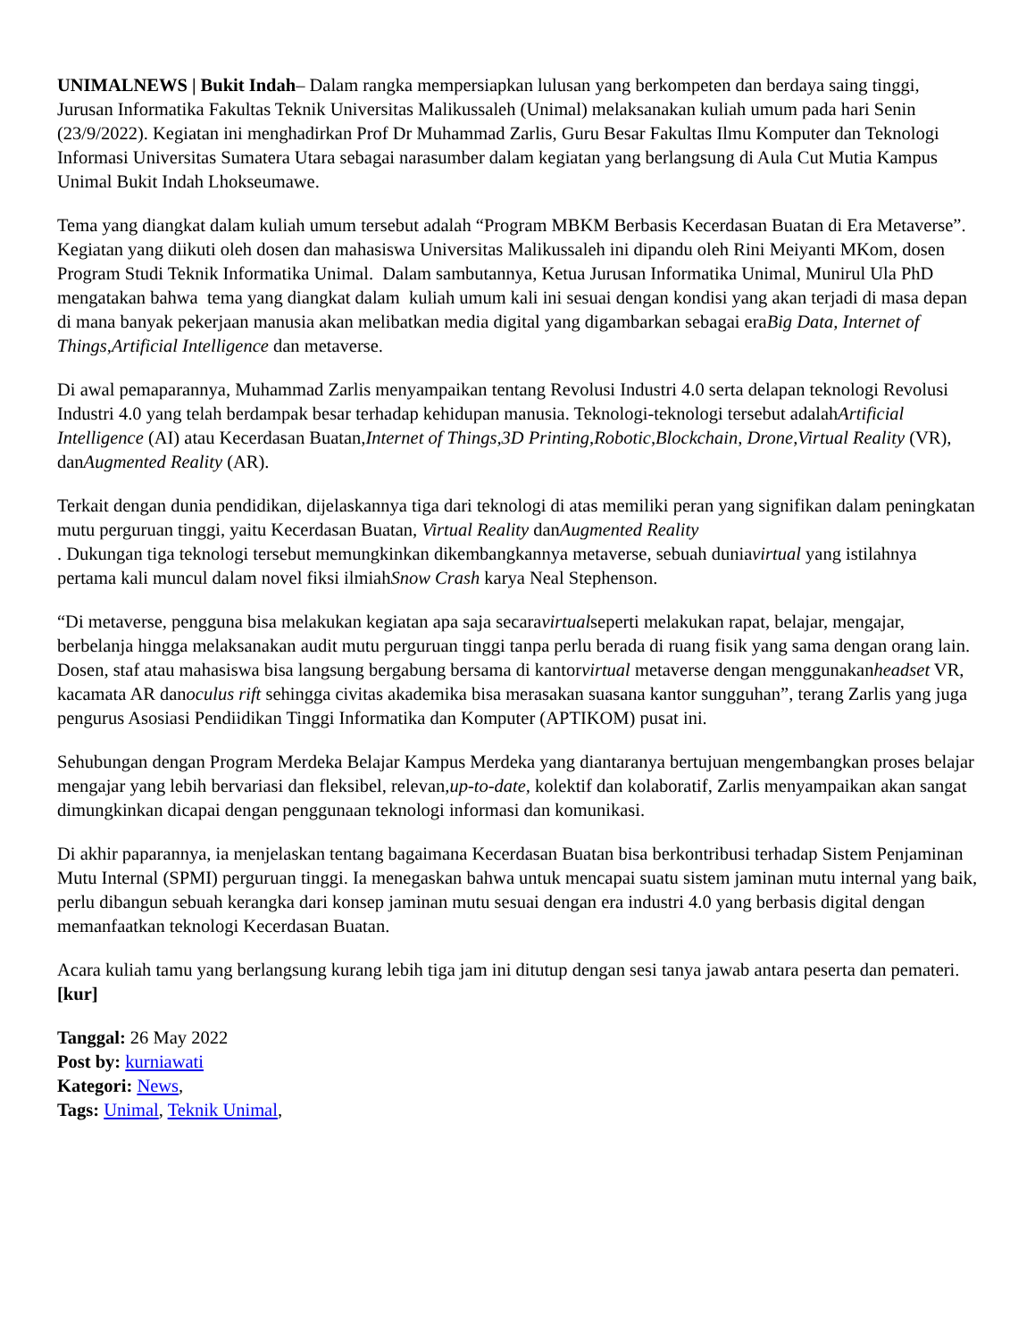UNIMALNEWS | Bukit Indah– Dalam rangka mempersiapkan lulusan yang berkompeten dan berdaya saing tinggi, Jurusan Informatika Fakultas Teknik Universitas Malikussaleh (Unimal) melaksanakan kuliah umum pada hari Senin (23/9/2022). Kegiatan ini menghadirkan Prof Dr Muhammad Zarlis, Guru Besar Fakultas Ilmu Komputer dan Teknologi Informasi Universitas Sumatera Utara sebagai narasumber dalam kegiatan yang berlangsung di Aula Cut Mutia Kampus Unimal Bukit Indah Lhokseumawe.
Tema yang diangkat dalam kuliah umum tersebut adalah “Program MBKM Berbasis Kecerdasan Buatan di Era Metaverse”. Kegiatan yang diikuti oleh dosen dan mahasiswa Universitas Malikussaleh ini dipandu oleh Rini Meiyanti MKom, dosen Program Studi Teknik Informatika Unimal. Dalam sambutannya, Ketua Jurusan Informatika Unimal, Munirul Ula PhD mengatakan bahwa tema yang diangkat dalam kuliah umum kali ini sesuai dengan kondisi yang akan terjadi di masa depan di mana banyak pekerjaan manusia akan melibatkan media digital yang digambarkan sebagai eraBig Data, Internet of Things,Artificial Intelligence dan metaverse.
Di awal pemaparannya, Muhammad Zarlis menyampaikan tentang Revolusi Industri 4.0 serta delapan teknologi Revolusi Industri 4.0 yang telah berdampak besar terhadap kehidupan manusia. Teknologi-teknologi tersebut adalahArtificial Intelligence (AI) atau Kecerdasan Buatan,Internet of Things,3D Printing,Robotic,Blockchain, Drone,Virtual Reality (VR), danAugmented Reality (AR).
Terkait dengan dunia pendidikan, dijelaskannya tiga dari teknologi di atas memiliki peran yang signifikan dalam peningkatan mutu perguruan tinggi, yaitu Kecerdasan Buatan, Virtual Reality danAugmented Reality
. Dukungan tiga teknologi tersebut memungkinkan dikembangkannya metaverse, sebuah duniavirtual yang istilahnya pertama kali muncul dalam novel fiksi ilmiahSnow Crash karya Neal Stephenson.
“Di metaverse, pengguna bisa melakukan kegiatan apa saja secaravirtualseperti melakukan rapat, belajar, mengajar, berbelanja hingga melaksanakan audit mutu perguruan tinggi tanpa perlu berada di ruang fisik yang sama dengan orang lain. Dosen, staf atau mahasiswa bisa langsung bergabung bersama di kantorvirtual metaverse dengan menggunakanheadset VR, kacamata AR danoculus rift sehingga civitas akademika bisa merasakan suasana kantor sungguhan”, terang Zarlis yang juga pengurus Asosiasi Pendiidikan Tinggi Informatika dan Komputer (APTIKOM) pusat ini.
Sehubungan dengan Program Merdeka Belajar Kampus Merdeka yang diantaranya bertujuan mengembangkan proses belajar mengajar yang lebih bervariasi dan fleksibel, relevan,up-to-date, kolektif dan kolaboratif, Zarlis menyampaikan akan sangat dimungkinkan dicapai dengan penggunaan teknologi informasi dan komunikasi.
Di akhir paparannya, ia menjelaskan tentang bagaimana Kecerdasan Buatan bisa berkontribusi terhadap Sistem Penjaminan Mutu Internal (SPMI) perguruan tinggi. Ia menegaskan bahwa untuk mencapai suatu sistem jaminan mutu internal yang baik, perlu dibangun sebuah kerangka dari konsep jaminan mutu sesuai dengan era industri 4.0 yang berbasis digital dengan memanfaatkan teknologi Kecerdasan Buatan.
Acara kuliah tamu yang berlangsung kurang lebih tiga jam ini ditutup dengan sesi tanya jawab antara peserta dan pemateri.[kur]
Tanggal: 26 May 2022
Post by: kurniawati
Kategori: News,
Tags: Unimal, Teknik Unimal,